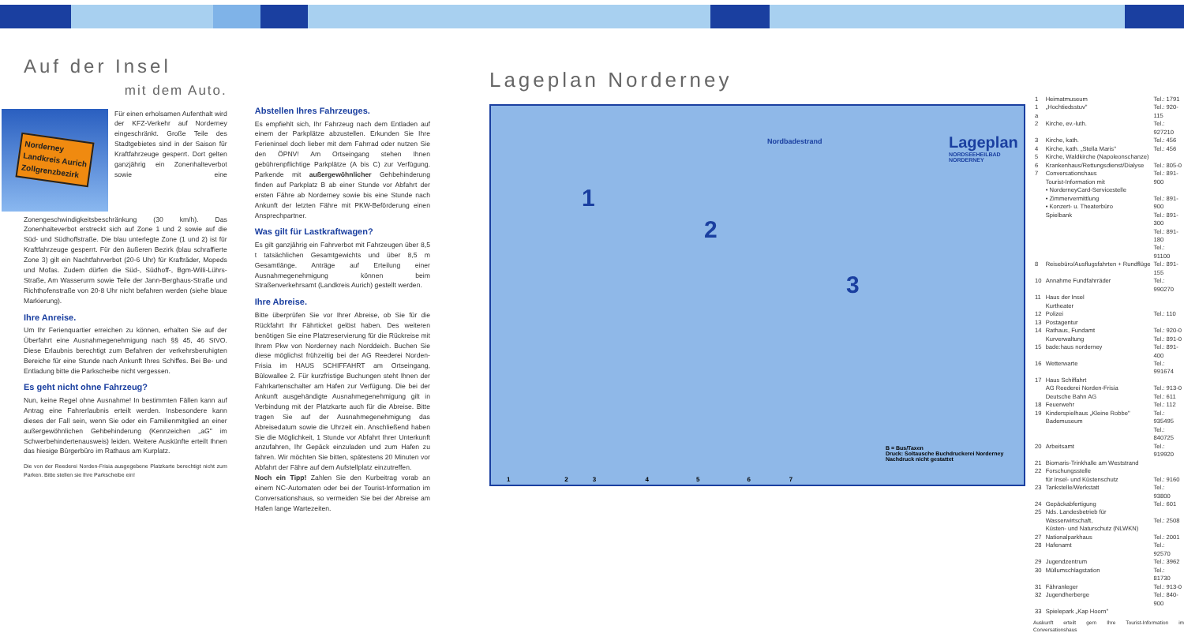Auf der Insel
mit dem Auto.
Norderney
Landkreis Aurich
Zollgrenzbezirk
Für einen erholsamen Aufenthalt wird der KFZ-Verkehr auf Norderney eingeschränkt. Große Teile des Stadtgebietes sind in der Saison für Kraftfahrzeuge gesperrt. Dort gelten ganzjährig ein Zonenhalteverbot sowie eine Zonengeschwindigkeitsbeschränkung (30 km/h). Das Zonenhalteverbot erstreckt sich auf Zone 1 und 2 sowie auf die Süd- und Südhoffstraße. Die blau unterlegte Zone (1 und 2) ist für Kraftfahrzeuge gesperrt. Für den äußeren Bezirk (blau schraffierte Zone 3) gilt ein Nachtfahrverbot (20-6 Uhr) für Krafträder, Mopeds und Mofas. Zudem dürfen die Süd-, Südhoff-, Bgm-Willi-Lührs-Straße, Am Wasserurm sowie Teile der Jann-Berghaus-Straße und Richthofenstraße von 20-8 Uhr nicht befahren werden (siehe blaue Markierung).
Ihre Anreise.
Um Ihr Ferienquartier erreichen zu können, erhalten Sie auf der Überfahrt eine Ausnahmegenehmigung nach §§ 45, 46 StVO. Diese Erlaubnis berechtigt zum Befahren der verkehrsberuhigten Bereiche für eine Stunde nach Ankunft Ihres Schiffes. Bei Be- und Entladung bitte die Parkscheibe nicht vergessen.
Es geht nicht ohne Fahrzeug?
Nun, keine Regel ohne Ausnahme! In bestimmten Fällen kann auf Antrag eine Fahrerlaubnis erteilt werden. Insbesondere kann dieses der Fall sein, wenn Sie oder ein Familienmitglied an einer außergewöhnlichen Gehbehinderung (Kennzeichen „aG" im Schwerbehindertenausweis) leiden. Weitere Auskünfte erteilt Ihnen das hiesige Bürgerbüro im Rathaus am Kurplatz.
Die von der Reederei Norden-Frisia ausgegebene Platzkarte berechtigt nicht zum Parken. Bitte stellen sie Ihre Parkscheibe ein!
Abstellen Ihres Fahrzeuges.
Es empfiehlt sich, Ihr Fahrzeug nach dem Entladen auf einem der Parkplätze abzustellen. Erkunden Sie Ihre Ferieninsel doch lieber mit dem Fahrrad oder nutzen Sie den ÖPNV! Am Ortseingang stehen Ihnen gebührenpflichtige Parkplätze (A bis C) zur Verfügung. Parkende mit außergewöhnlicher Gehbehinderung finden auf Parkplatz B ab einer Stunde vor Abfahrt der ersten Fähre ab Norderney sowie bis eine Stunde nach Ankunft der letzten Fähre mit PKW-Beförderung einen Ansprechpartner.
Was gilt für Lastkraftwagen?
Es gilt ganzjährig ein Fahrverbot mit Fahrzeugen über 8,5 t tatsächlichen Gesamtgewichts und über 8,5 m Gesamtlänge. Anträge auf Erteilung einer Ausnahmegenehmigung können beim Straßenverkehrsamt (Landkreis Aurich) gestellt werden.
Ihre Abreise.
Bitte überprüfen Sie vor Ihrer Abreise, ob Sie für die Rückfahrt Ihr Fährticket gelöst haben. Des weiteren benötigen Sie eine Platzreservierung für die Rückreise mit Ihrem Pkw von Norderney nach Norddeich. Buchen Sie diese möglichst frühzeitig bei der AG Reederei Norden-Frisia im HAUS SCHIFFAHRT am Ortseingang, Bülowallee 2. Für kurzfristige Buchungen steht Ihnen der Fahrkartenschalter am Hafen zur Verfügung. Die bei der Ankunft ausgehändigte Ausnahmegenehmigung gilt in Verbindung mit der Platzkarte auch für die Abreise. Bitte tragen Sie auf der Ausnahmegenehmigung das Abreisedatum sowie die Uhrzeit ein. Anschließend haben Sie die Möglichkeit, 1 Stunde vor Abfahrt Ihrer Unterkunft anzufahren, Ihr Gepäck einzuladen und zum Hafen zu fahren. Wir möchten Sie bitten, spätestens 20 Minuten vor Abfahrt der Fähre auf dem Aufstellplatz einzutreffen.
Noch ein Tipp! Zahlen Sie den Kurbeitrag vorab an einem NC-Automaten oder bei der Tourist-Information im Conversationshaus, so vermeiden Sie bei der Abreise am Hafen lange Wartezeiten.
Lageplan Norderney
Lageplan
NORDSEEHEILBAD NORDERNEY
1
2
3
Nordbadestrand
B = Bus/Taxen
Druck: Soltausche Buchdruckerei Norderney
Nachdruck nicht gestattet
1 2 3 4 5 6 7
| 1 | Heimatmuseum | Tel.: 1791 |
| 1 a | „Hochtiedsstuv" | Tel.: 920-115 |
| 2 | Kirche, ev.-luth. | Tel.: 927210 |
| 3 | Kirche, kath. | Tel.: 456 |
| 4 | Kirche, kath. „Stella Maris" | Tel.: 456 |
| 5 | Kirche, Waldkirche (Napoleonschanze) | |
| 6 | Krankenhaus/Rettungsdienst/Dialyse | Tel.: 805-0 |
| 7 | Conversationshaus Tourist-Information mit • NorderneyCard-Servicestelle • Zimmervermittlung • Konzert- u. Theaterbüro Spielbank | Tel.: 891-900 Tel.: 891-900 Tel.: 891-300 Tel.: 891-180 Tel.: 91100 |
| 8 | Reisebüro/Ausflugsfahrten + Rundflüge | Tel.: 891-155 |
| 10 | Annahme Fundfahrräder | Tel.: 990270 |
| 11 | Haus der Insel Kurtheater | |
| 12 | Polizei | Tel.: 110 |
| 13 | Postagentur | |
| 14 | Rathaus, Fundamt Kurverwaltung | Tel.: 920-0 Tel.: 891-0 |
| 15 | bade:haus norderney | Tel.: 891-400 |
| 16 | Wetterwarte | Tel.: 991674 |
| 17 | Haus Schiffahrt AG Reederei Norden-Frisia Deutsche Bahn AG | Tel.: 913-0 Tel.: 611 |
| 18 | Feuerwehr | Tel.: 112 |
| 19 | Kinderspielhaus „Kleine Robbe" Bademuseum | Tel.: 935495 Tel.: 840725 |
| 20 | Arbeitsamt | Tel.: 919920 |
| 21 | Biomaris-Trinkhalle am Weststrand | |
| 22 | Forschungsstelle für Insel- und Küstenschutz | Tel.: 9160 |
| 23 | Tankstelle/Werkstatt | Tel.: 93800 |
| 24 | Gepäckabfertigung | Tel.: 601 |
| 25 | Nds. Landesbetrieb für Wasserwirtschaft, Küsten- und Naturschutz (NLWKN) | Tel.: 2508 |
| 27 | Nationalparkhaus | Tel.: 2001 |
| 28 | Hafenamt | Tel.: 92570 |
| 29 | Jugendzentrum | Tel.: 3962 |
| 30 | Müllumschlagstation | Tel.: 81730 |
| 31 | Fähranleger | Tel.: 913-0 |
| 32 | Jugendherberge | Tel.: 840-900 |
| 33 | Spielepark „Kap Hoorn" | |
Auskunft erteilt gern Ihre Tourist-Information im Conversationshaus